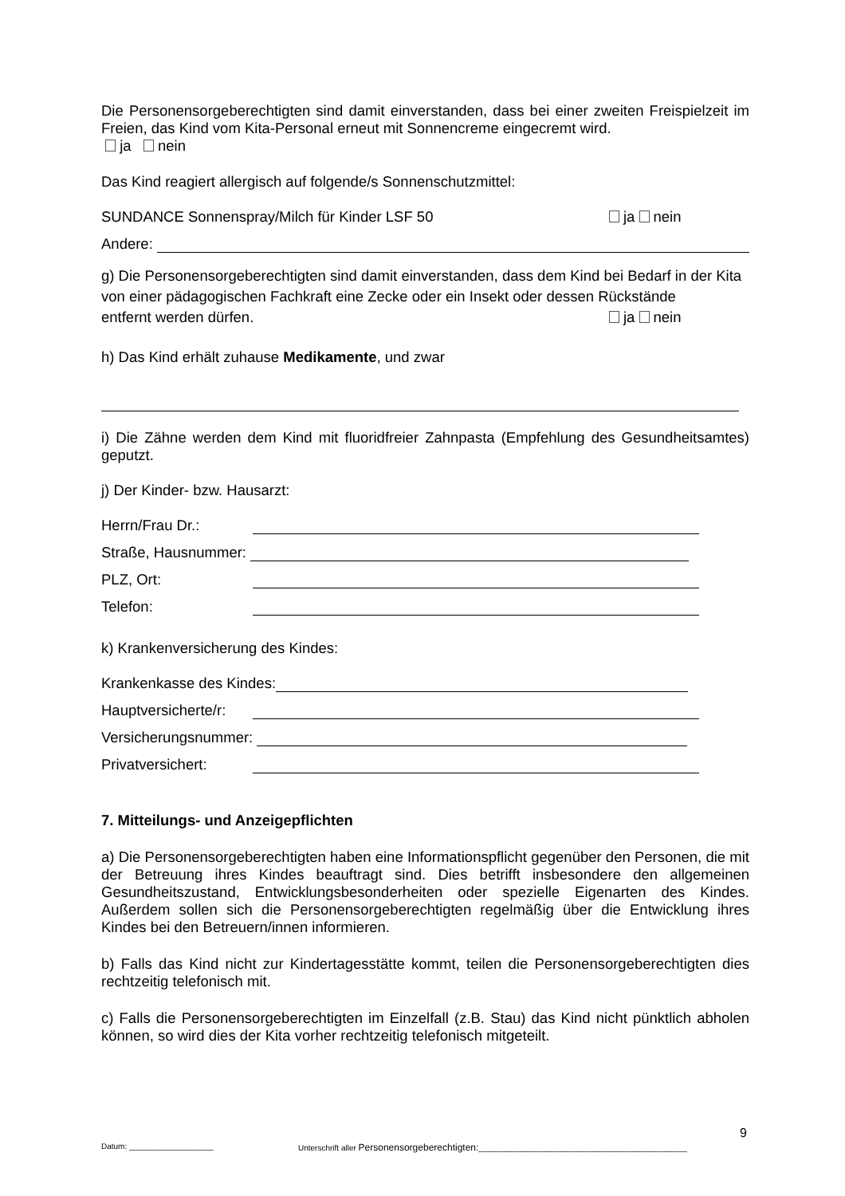Die Personensorgeberechtigten sind damit einverstanden, dass bei einer zweiten Freispielzeit im Freien, das Kind vom Kita-Personal erneut mit Sonnencreme eingecremt wird.
ja nein
Das Kind reagiert allergisch auf folgende/s Sonnenschutzmittel:
SUNDANCE Sonnenspray/Milch für Kinder LSF 50 ja nein
Andere:
g) Die Personensorgeberechtigten sind damit einverstanden, dass dem Kind bei Bedarf in der Kita von einer pädagogischen Fachkraft eine Zecke oder ein Insekt oder dessen Rückstände entfernt werden dürfen. ja nein
h) Das Kind erhält zuhause Medikamente, und zwar
i) Die Zähne werden dem Kind mit fluoridfreier Zahnpasta (Empfehlung des Gesundheitsamtes) geputzt.
j) Der Kinder- bzw. Hausarzt:
Herrn/Frau Dr.:
Straße, Hausnummer:
PLZ, Ort:
Telefon:
k) Krankenversicherung des Kindes:
Krankenkasse des Kindes:
Hauptversicherte/r:
Versicherungsnummer:
Privatversichert:
7. Mitteilungs- und Anzeigepflichten
a) Die Personensorgeberechtigten haben eine Informationspflicht gegenüber den Personen, die mit der Betreuung ihres Kindes beauftragt sind. Dies betrifft insbesondere den allgemeinen Gesundheitszustand, Entwicklungsbesonderheiten oder spezielle Eigenarten des Kindes. Außerdem sollen sich die Personensorgeberechtigten regelmäßig über die Entwicklung ihres Kindes bei den Betreuern/innen informieren.
b) Falls das Kind nicht zur Kindertagesstätte kommt, teilen die Personensorgeberechtigten dies rechtzeitig telefonisch mit.
c) Falls die Personensorgeberechtigten im Einzelfall (z.B. Stau) das Kind nicht pünktlich abholen können, so wird dies der Kita vorher rechtzeitig telefonisch mitgeteilt.
9
Datum: ___________________ Unterschrift aller Personensorgeberechtigten:_______________________________________________